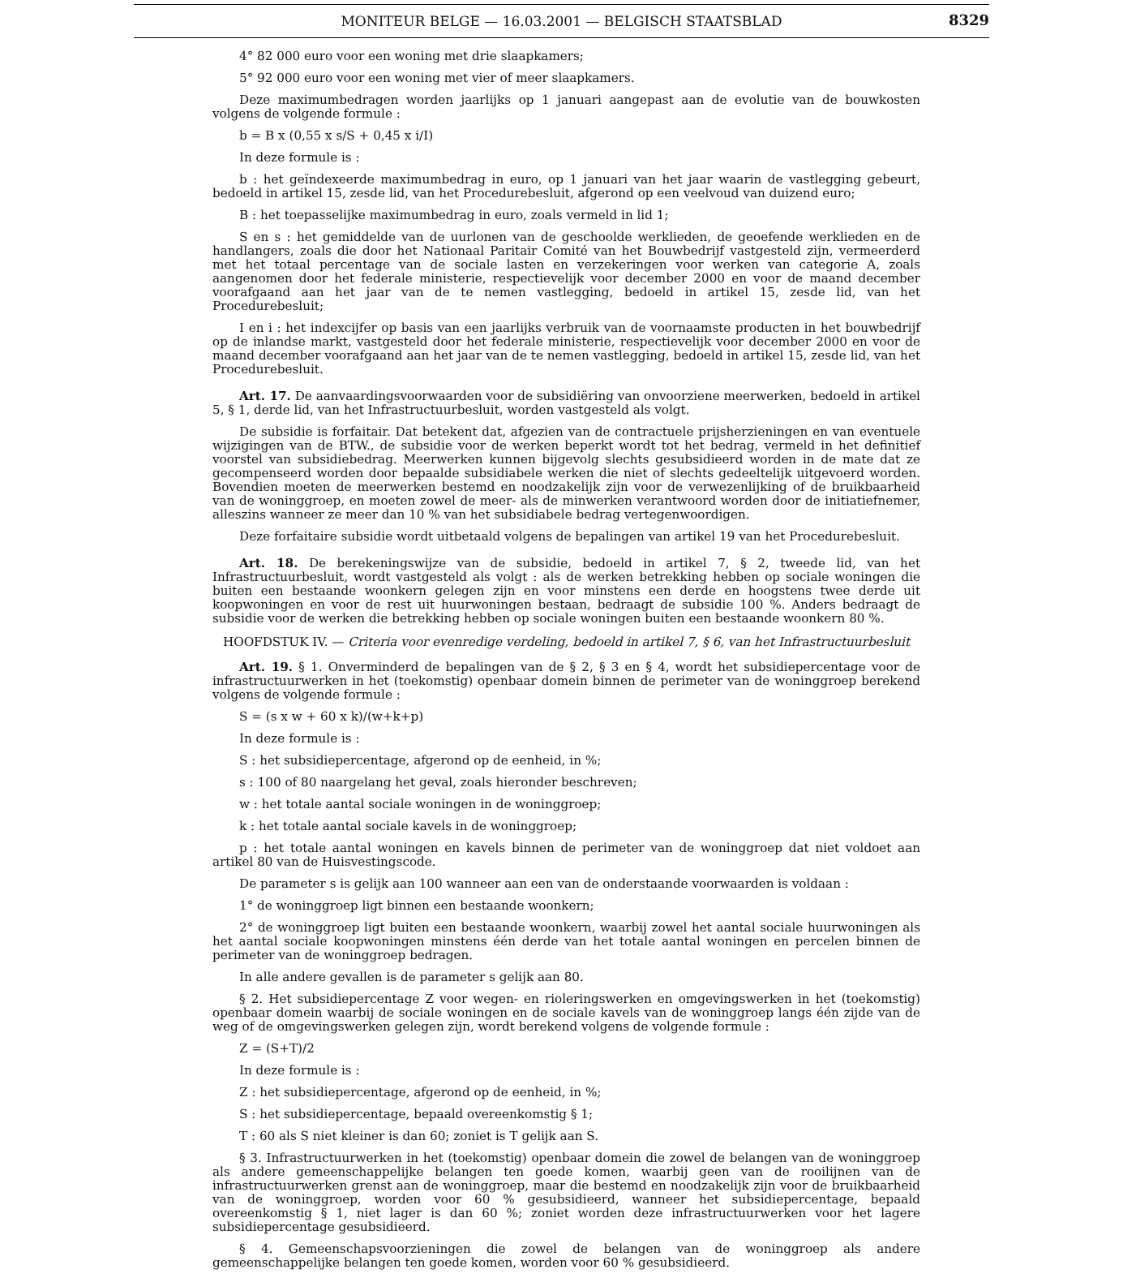MONITEUR BELGE — 16.03.2001 — BELGISCH STAATSBLAD
8329
4° 82 000 euro voor een woning met drie slaapkamers;
5° 92 000 euro voor een woning met vier of meer slaapkamers.
Deze maximumbedragen worden jaarlijks op 1 januari aangepast aan de evolutie van de bouwkosten volgens de volgende formule :
b = B x (0,55 x s/S + 0,45 x i/I)
In deze formule is :
b : het geïndexeerde maximumbedrag in euro, op 1 januari van het jaar waarin de vastlegging gebeurt, bedoeld in artikel 15, zesde lid, van het Procedurebesluit, afgerond op een veelvoud van duizend euro;
B : het toepasselijke maximumbedrag in euro, zoals vermeld in lid 1;
S en s : het gemiddelde van de uurlonen van de geschoolde werklieden, de geoefende werklieden en de handlangers, zoals die door het Nationaal Paritair Comité van het Bouwbedrijf vastgesteld zijn, vermeerderd met het totaal percentage van de sociale lasten en verzekeringen voor werken van categorie A, zoals aangenomen door het federale ministerie, respectievelijk voor december 2000 en voor de maand december voorafgaand aan het jaar van de te nemen vastlegging, bedoeld in artikel 15, zesde lid, van het Procedurebesluit;
I en i : het indexcijfer op basis van een jaarlijks verbruik van de voornaamste producten in het bouwbedrijf op de inlandse markt, vastgesteld door het federale ministerie, respectievelijk voor december 2000 en voor de maand december voorafgaand aan het jaar van de te nemen vastlegging, bedoeld in artikel 15, zesde lid, van het Procedurebesluit.
Art. 17. De aanvaardingsvoorwaarden voor de subsidiëring van onvoorziene meerwerken, bedoeld in artikel 5, § 1, derde lid, van het Infrastructuurbesluit, worden vastgesteld als volgt.
De subsidie is forfaitair. Dat betekent dat, afgezien van de contractuele prijsherzieningen en van eventuele wijzigingen van de BTW., de subsidie voor de werken beperkt wordt tot het bedrag, vermeld in het definitief voorstel van subsidiebedrag. Meerwerken kunnen bijgevolg slechts gesubsidieerd worden in de mate dat ze gecompenseerd worden door bepaalde subsidiabele werken die niet of slechts gedeeltelijk uitgevoerd worden. Bovendien moeten de meerwerken bestemd en noodzakelijk zijn voor de verwezenlijking of de bruikbaarheid van de woninggroep, en moeten zowel de meer- als de minwerken verantwoord worden door de initiatiefnemer, alleszins wanneer ze meer dan 10 % van het subsidiabele bedrag vertegenwoordigen.
Deze forfaitaire subsidie wordt uitbetaald volgens de bepalingen van artikel 19 van het Procedurebesluit.
Art. 18. De berekeningswijze van de subsidie, bedoeld in artikel 7, § 2, tweede lid, van het Infrastructuurbesluit, wordt vastgesteld als volgt : als de werken betrekking hebben op sociale woningen die buiten een bestaande woonkern gelegen zijn en voor minstens een derde en hoogstens twee derde uit koopwoningen en voor de rest uit huurwoningen bestaan, bedraagt de subsidie 100 %. Anders bedraagt de subsidie voor de werken die betrekking hebben op sociale woningen buiten een bestaande woonkern 80 %.
HOOFDSTUK IV. — Criteria voor evenredige verdeling, bedoeld in artikel 7, § 6, van het Infrastructuurbesluit
Art. 19. § 1. Onverminderd de bepalingen van de § 2, § 3 en § 4, wordt het subsidiepercentage voor de infrastructuurwerken in het (toekomstig) openbaar domein binnen de perimeter van de woninggroep berekend volgens de volgende formule :
S = (s x w + 60 x k)/(w+k+p)
In deze formule is :
S : het subsidiepercentage, afgerond op de eenheid, in %;
s : 100 of 80 naargelang het geval, zoals hieronder beschreven;
w : het totale aantal sociale woningen in de woninggroep;
k : het totale aantal sociale kavels in de woninggroep;
p : het totale aantal woningen en kavels binnen de perimeter van de woninggroep dat niet voldoet aan artikel 80 van de Huisvestingscode.
De parameter s is gelijk aan 100 wanneer aan een van de onderstaande voorwaarden is voldaan :
1° de woninggroep ligt binnen een bestaande woonkern;
2° de woninggroep ligt buiten een bestaande woonkern, waarbij zowel het aantal sociale huurwoningen als het aantal sociale koopwoningen minstens één derde van het totale aantal woningen en percelen binnen de perimeter van de woninggroep bedragen.
In alle andere gevallen is de parameter s gelijk aan 80.
§ 2. Het subsidiepercentage Z voor wegen- en rioleringswerken en omgevingswerken in het (toekomstig) openbaar domein waarbij de sociale woningen en de sociale kavels van de woninggroep langs één zijde van de weg of de omgevingswerken gelegen zijn, wordt berekend volgens de volgende formule :
Z = (S+T)/2
In deze formule is :
Z : het subsidiepercentage, afgerond op de eenheid, in %;
S : het subsidiepercentage, bepaald overeenkomstig § 1;
T : 60 als S niet kleiner is dan 60; zoniet is T gelijk aan S.
§ 3. Infrastructuurwerken in het (toekomstig) openbaar domein die zowel de belangen van de woninggroep als andere gemeenschappelijke belangen ten goede komen, waarbij geen van de rooilijnen van de infrastructuurwerken grenst aan de woninggroep, maar die bestemd en noodzakelijk zijn voor de bruikbaarheid van de woninggroep, worden voor 60 % gesubsidieerd, wanneer het subsidiepercentage, bepaald overeenkomstig § 1, niet lager is dan 60 %; zoniet worden deze infrastructuurwerken voor het lagere subsidiepercentage gesubsidieerd.
§ 4. Gemeenschapsvoorzieningen die zowel de belangen van de woninggroep als andere gemeenschappelijke belangen ten goede komen, worden voor 60 % gesubsidieerd.